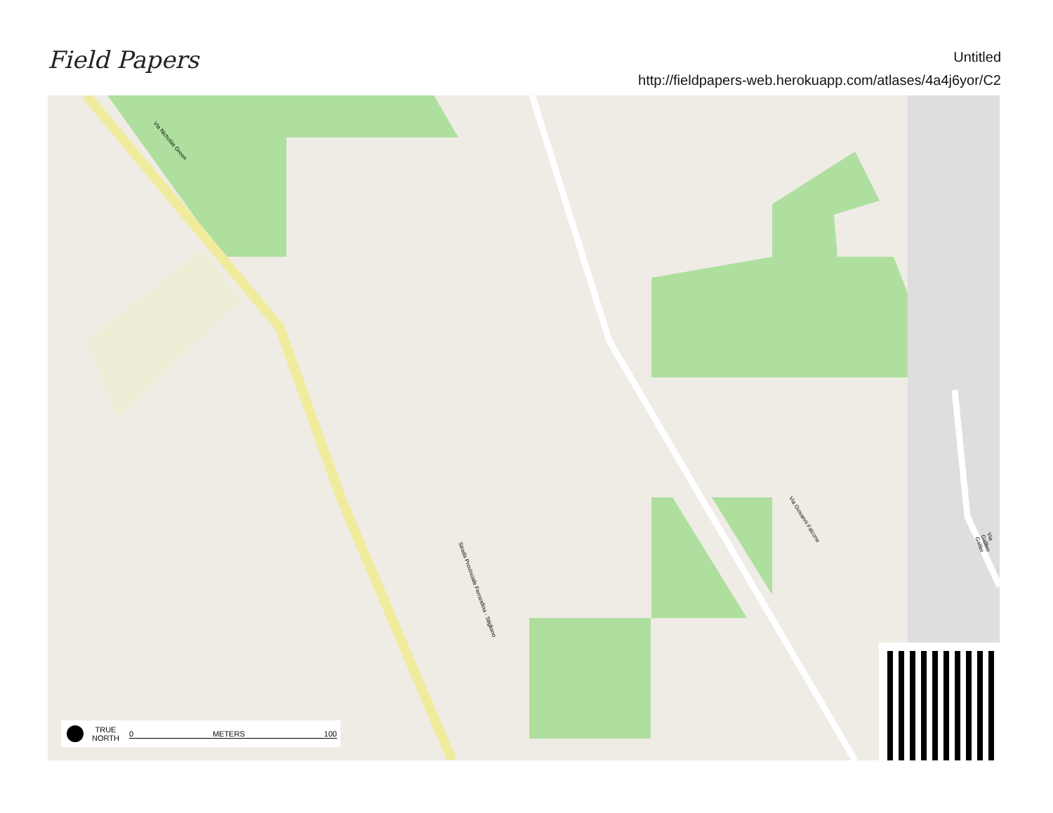Field Papers
Untitled
http://fieldpapers-web.herokuapp.com/atlases/4a4j6yor/C2
Strada Provinciale Ferrandina - Stigliano
Via Giovanni Falcone
Via Nicholas Green
Via Galileo Galilei
TRUE
NORTH 0 METERS 100